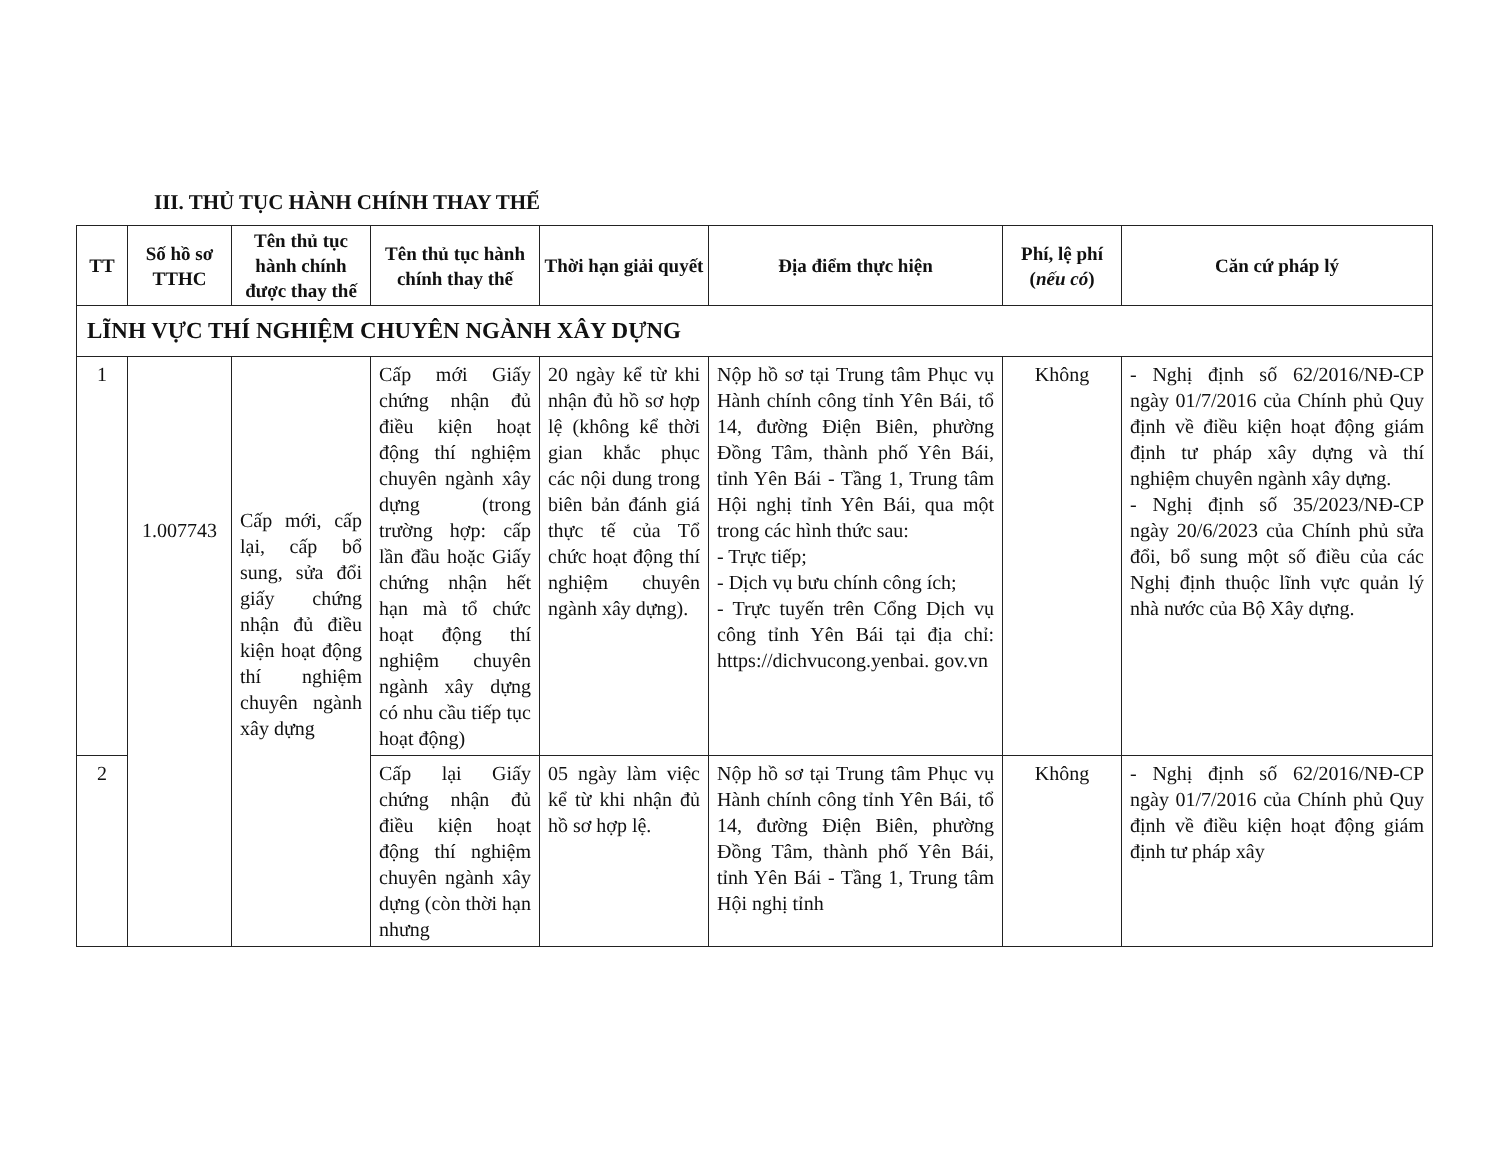III. THỦ TỤC HÀNH CHÍNH THAY THẾ
| TT | Số hồ sơ TTHC | Tên thủ tục hành chính được thay thế | Tên thủ tục hành chính thay thế | Thời hạn giải quyết | Địa điểm thực hiện | Phí, lệ phí ( nếu có ) | Căn cứ pháp lý |
| --- | --- | --- | --- | --- | --- | --- | --- |
| LĨNH VỰC THÍ NGHIỆM CHUYÊN NGÀNH XÂY DỰNG | | | | | | | |
| 1 | 1.007743 | Cấp mới, cấp lại, cấp bổ sung, sửa đổi giấy chứng nhận đủ điều kiện hoạt động thí nghiệm chuyên ngành xây dựng | Cấp mới Giấy chứng nhận đủ điều kiện hoạt động thí nghiệm chuyên ngành xây dựng (trong trường hợp: cấp lần đầu hoặc Giấy chứng nhận hết hạn mà tổ chức hoạt động thí nghiệm chuyên ngành xây dựng có nhu cầu tiếp tục hoạt động) | 20 ngày kể từ khi nhận đủ hồ sơ hợp lệ (không kể thời gian khắc phục các nội dung trong biên bản đánh giá thực tế của Tổ chức hoạt động thí nghiệm chuyên ngành xây dựng). | Nộp hồ sơ tại Trung tâm Phục vụ Hành chính công tỉnh Yên Bái, tổ 14, đường Điện Biên, phường Đồng Tâm, thành phố Yên Bái, tỉnh Yên Bái - Tầng 1, Trung tâm Hội nghị tỉnh Yên Bái, qua một trong các hình thức sau: - Trực tiếp; - Dịch vụ bưu chính công ích; - Trực tuyến trên Cổng Dịch vụ công tỉnh Yên Bái tại địa chỉ: https://dichvucong.yenbai. gov.vn | Không | - Nghị định số 62/2016/NĐ-CP ngày 01/7/2016 của Chính phủ Quy định về điều kiện hoạt động giám định tư pháp xây dựng và thí nghiệm chuyên ngành xây dựng. - Nghị định số 35/2023/NĐ-CP ngày 20/6/2023 của Chính phủ sửa đổi, bổ sung một số điều của các Nghị định thuộc lĩnh vực quản lý nhà nước của Bộ Xây dựng. |
| 2 | | | Cấp lại Giấy chứng nhận đủ điều kiện hoạt động thí nghiệm chuyên ngành xây dựng (còn thời hạn nhưng | 05 ngày làm việc kể từ khi nhận đủ hồ sơ hợp lệ. | Nộp hồ sơ tại Trung tâm Phục vụ Hành chính công tỉnh Yên Bái, tổ 14, đường Điện Biên, phường Đồng Tâm, thành phố Yên Bái, tỉnh Yên Bái - Tầng 1, Trung tâm Hội nghị tỉnh | Không | - Nghị định số 62/2016/NĐ-CP ngày 01/7/2016 của Chính phủ Quy định về điều kiện hoạt động giám định tư pháp xây |